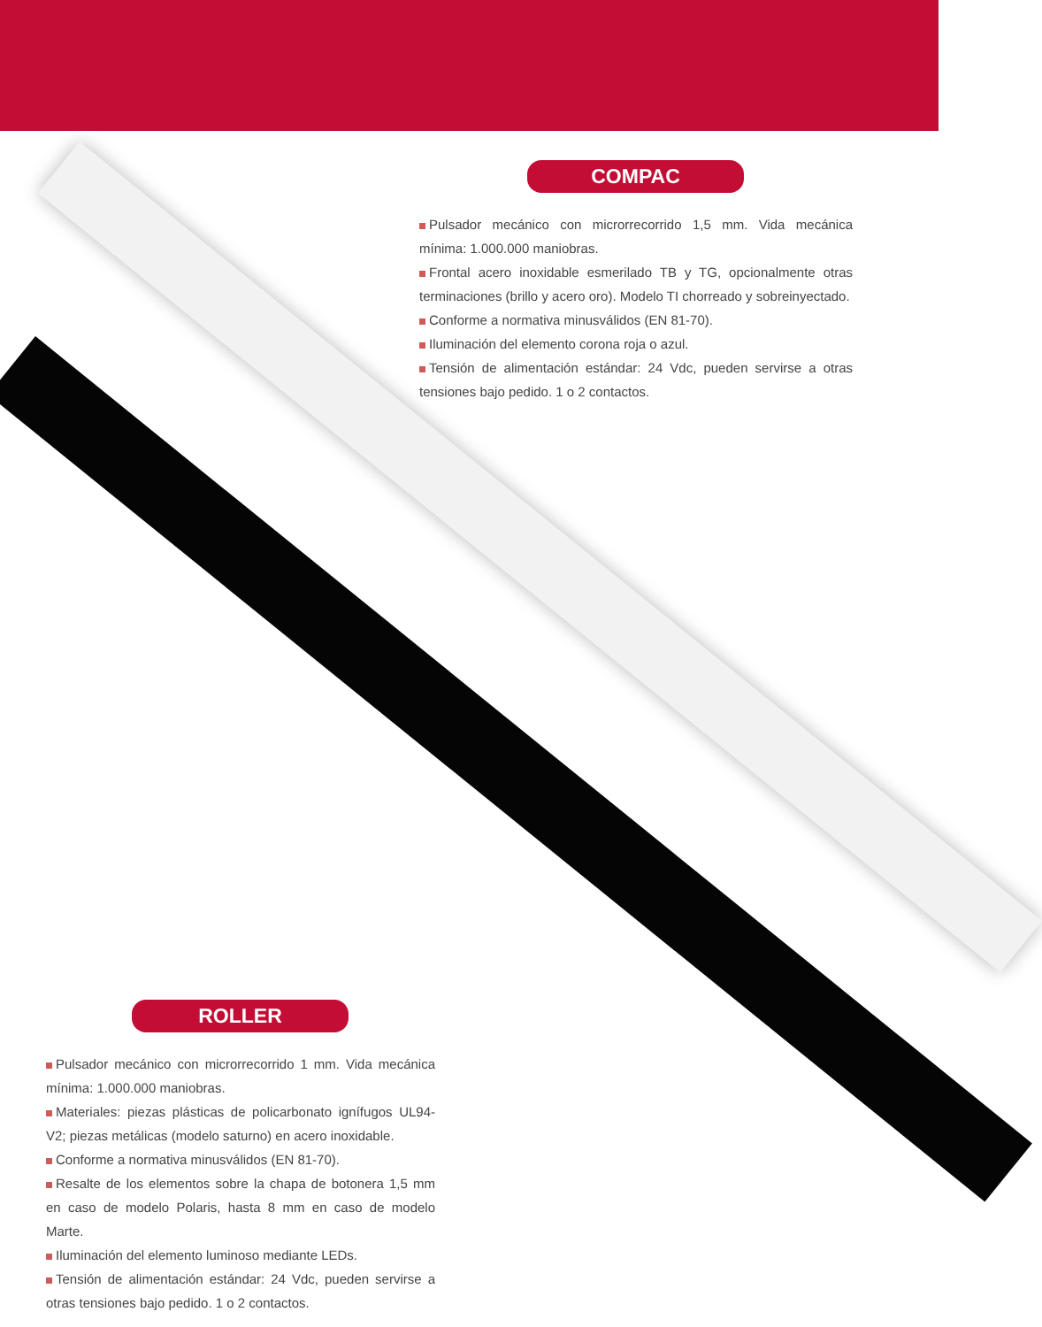COMPAC
Pulsador mecánico con microrrecorrido 1,5 mm. Vida mecánica mínima: 1.000.000 maniobras.
Frontal acero inoxidable esmerilado TB y TG, opcionalmente otras terminaciones (brillo y acero oro). Modelo TI chorreado y sobreinyectado.
Conforme a normativa minusválidos (EN 81-70).
Iluminación del elemento corona roja o azul.
Tensión de alimentación estándar: 24 Vdc, pueden servirse a otras tensiones bajo pedido. 1 o 2 contactos.
ROLLER
Pulsador mecánico con microrrecorrido 1 mm. Vida mecánica mínima: 1.000.000 maniobras.
Materiales: piezas plásticas de policarbonato ignífugos UL94-V2; piezas metálicas (modelo saturno) en acero inoxidable.
Conforme a normativa minusválidos (EN 81-70).
Resalte de los elementos sobre la chapa de botonera 1,5 mm en caso de modelo Polaris, hasta 8 mm en caso de modelo Marte.
Iluminación del elemento luminoso mediante LEDs.
Tensión de alimentación estándar: 24 Vdc, pueden servirse a otras tensiones bajo pedido. 1 o 2 contactos.